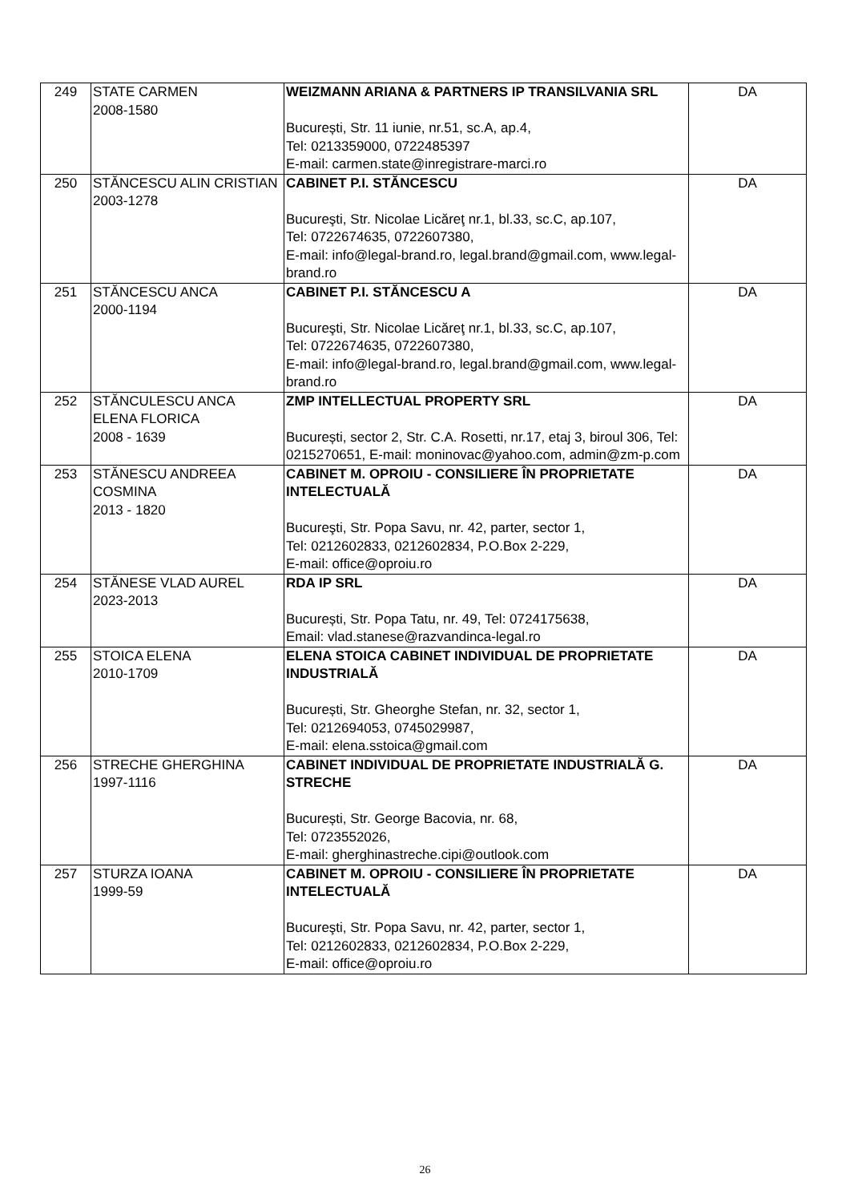| 249 | STATE CARMEN 2008-1580 | WEIZMANN ARIANA & PARTNERS IP TRANSILVANIA SRL București, Str. 11 iunie, nr.51, sc.A, ap.4, Tel: 0213359000, 0722485397 E-mail: carmen.state@inregistrare-marci.ro | DA |
| 250 | STĂNCESCU ALIN CRISTIAN 2003-1278 | CABINET P.I. STĂNCESCU Bucureşti, Str. Nicolae Licăreţ nr.1, bl.33, sc.C, ap.107, Tel: 0722674635, 0722607380, E-mail: info@legal-brand.ro, legal.brand@gmail.com, www.legal-brand.ro | DA |
| 251 | STĂNCESCU ANCA 2000-1194 | CABINET P.I. STĂNCESCU A Bucureşti, Str. Nicolae Licăreţ nr.1, bl.33, sc.C, ap.107, Tel: 0722674635, 0722607380, E-mail: info@legal-brand.ro, legal.brand@gmail.com, www.legal-brand.ro | DA |
| 252 | STĂNCULESCU ANCA ELENA FLORICA 2008 - 1639 | ZMP INTELLECTUAL PROPERTY SRL București, sector 2, Str. C.A. Rosetti, nr.17, etaj 3, biroul 306, Tel: 0215270651, E-mail: moninovac@yahoo.com, admin@zm-p.com | DA |
| 253 | STĂNESCU ANDREEA COSMINA 2013 - 1820 | CABINET M. OPROIU - CONSILIERE ÎN PROPRIETATE INTELECTUALĂ Bucureşti, Str. Popa Savu, nr. 42, parter, sector 1, Tel: 0212602833, 0212602834, P.O.Box 2-229, E-mail: office@oproiu.ro | DA |
| 254 | STĂNESE VLAD AUREL 2023-2013 | RDA IP SRL București, Str. Popa Tatu, nr. 49, Tel: 0724175638, Email: vlad.stanese@razvandinca-legal.ro | DA |
| 255 | STOICA ELENA 2010-1709 | ELENA STOICA CABINET INDIVIDUAL DE PROPRIETATE INDUSTRIALĂ București, Str. Gheorghe Stefan, nr. 32, sector 1, Tel: 0212694053, 0745029987, E-mail: elena.sstoica@gmail.com | DA |
| 256 | STRECHE GHERGHINA 1997-1116 | CABINET INDIVIDUAL DE PROPRIETATE INDUSTRIALĂ G. STRECHE București, Str. George Bacovia, nr. 68, Tel: 0723552026, E-mail: gherghinastreche.cipi@outlook.com | DA |
| 257 | STURZA IOANA 1999-59 | CABINET M. OPROIU - CONSILIERE ÎN PROPRIETATE INTELECTUALĂ Bucureşti, Str. Popa Savu, nr. 42, parter, sector 1, Tel: 0212602833, 0212602834, P.O.Box 2-229, E-mail: office@oproiu.ro | DA |
26